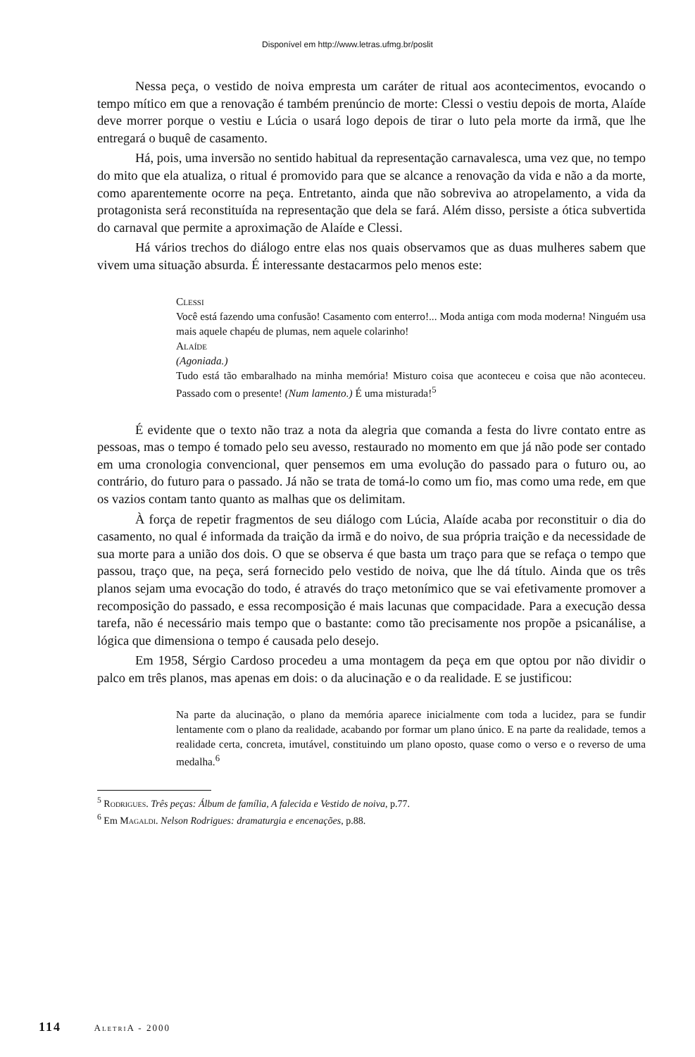Disponível em http://www.letras.ufmg.br/poslit
Nessa peça, o vestido de noiva empresta um caráter de ritual aos acontecimentos, evocando o tempo mítico em que a renovação é também prenúncio de morte: Clessi o vestiu depois de morta, Alaíde deve morrer porque o vestiu e Lúcia o usará logo depois de tirar o luto pela morte da irmã, que lhe entregará o buquê de casamento.
Há, pois, uma inversão no sentido habitual da representação carnavalesca, uma vez que, no tempo do mito que ela atualiza, o ritual é promovido para que se alcance a renovação da vida e não a da morte, como aparentemente ocorre na peça. Entretanto, ainda que não sobreviva ao atropelamento, a vida da protagonista será reconstituída na representação que dela se fará. Além disso, persiste a ótica subvertida do carnaval que permite a aproximação de Alaíde e Clessi.
Há vários trechos do diálogo entre elas nos quais observamos que as duas mulheres sabem que vivem uma situação absurda. É interessante destacarmos pelo menos este:
Clessi
Você está fazendo uma confusão! Casamento com enterro!... Moda antiga com moda moderna! Ninguém usa mais aquele chapéu de plumas, nem aquele colarinho!
Alaíde
(Agoniada.)
Tudo está tão embaralhado na minha memória! Misturo coisa que aconteceu e coisa que não aconteceu. Passado com o presente! (Num lamento.) É uma misturada!<sup>5</sup>
É evidente que o texto não traz a nota da alegria que comanda a festa do livre contato entre as pessoas, mas o tempo é tomado pelo seu avesso, restaurado no momento em que já não pode ser contado em uma cronologia convencional, quer pensemos em uma evolução do passado para o futuro ou, ao contrário, do futuro para o passado. Já não se trata de tomá-lo como um fio, mas como uma rede, em que os vazios contam tanto quanto as malhas que os delimitam.
À força de repetir fragmentos de seu diálogo com Lúcia, Alaíde acaba por reconstituir o dia do casamento, no qual é informada da traição da irmã e do noivo, de sua própria traição e da necessidade de sua morte para a união dos dois. O que se observa é que basta um traço para que se refaça o tempo que passou, traço que, na peça, será fornecido pelo vestido de noiva, que lhe dá título. Ainda que os três planos sejam uma evocação do todo, é através do traço metonímico que se vai efetivamente promover a recomposição do passado, e essa recomposição é mais lacunas que compacidade. Para a execução dessa tarefa, não é necessário mais tempo que o bastante: como tão precisamente nos propõe a psicanálise, a lógica que dimensiona o tempo é causada pelo desejo.
Em 1958, Sérgio Cardoso procedeu a uma montagem da peça em que optou por não dividir o palco em três planos, mas apenas em dois: o da alucinação e o da realidade. E se justificou:
Na parte da alucinação, o plano da memória aparece inicialmente com toda a lucidez, para se fundir lentamente com o plano da realidade, acabando por formar um plano único. E na parte da realidade, temos a realidade certa, concreta, imutável, constituindo um plano oposto, quase como o verso e o reverso de uma medalha.<sup>6</sup>
<sup>5</sup> Rodrigues. Três peças: Álbum de família, A falecida e Vestido de noiva, p.77.
<sup>6</sup> Em Magaldi. Nelson Rodrigues: dramaturgia e encenações, p.88.
114 AletriA - 2000